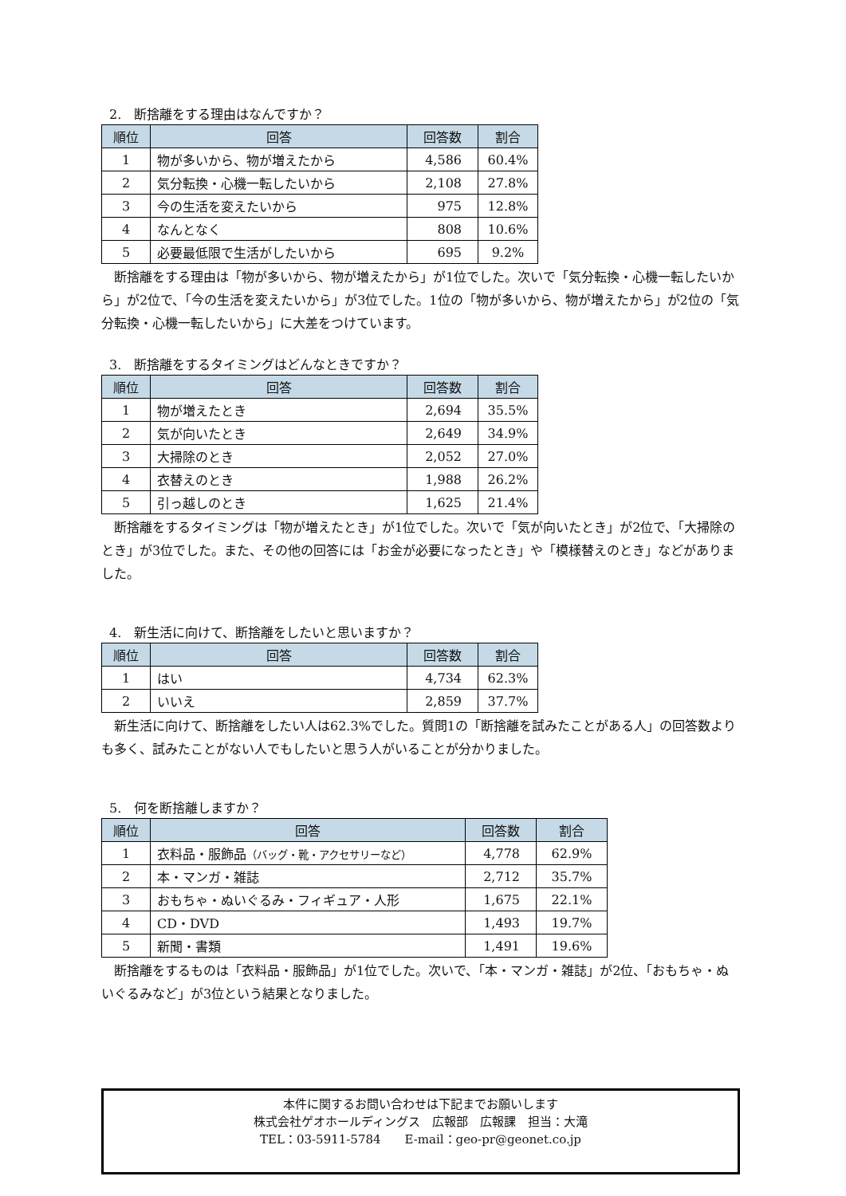2.　断捨離をする理由はなんですか？
| 順位 | 回答 | 回答数 | 割合 |
| --- | --- | --- | --- |
| 1 | 物が多いから、物が増えたから | 4,586 | 60.4% |
| 2 | 気分転換・心機一転したいから | 2,108 | 27.8% |
| 3 | 今の生活を変えたいから | 975 | 12.8% |
| 4 | なんとなく | 808 | 10.6% |
| 5 | 必要最低限で生活がしたいから | 695 | 9.2% |
断捨離をする理由は「物が多いから、物が増えたから」が1位でした。次いで「気分転換・心機一転したいから」が2位で、「今の生活を変えたいから」が3位でした。1位の「物が多いから、物が増えたから」が2位の「気分転換・心機一転したいから」に大差をつけています。
3.　断捨離をするタイミングはどんなときですか？
| 順位 | 回答 | 回答数 | 割合 |
| --- | --- | --- | --- |
| 1 | 物が増えたとき | 2,694 | 35.5% |
| 2 | 気が向いたとき | 2,649 | 34.9% |
| 3 | 大掃除のとき | 2,052 | 27.0% |
| 4 | 衣替えのとき | 1,988 | 26.2% |
| 5 | 引っ越しのとき | 1,625 | 21.4% |
断捨離をするタイミングは「物が増えたとき」が1位でした。次いで「気が向いたとき」が2位で、「大掃除のとき」が3位でした。また、その他の回答には「お金が必要になったとき」や「模様替えのとき」などがありました。
4.　新生活に向けて、断捨離をしたいと思いますか？
| 順位 | 回答 | 回答数 | 割合 |
| --- | --- | --- | --- |
| 1 | はい | 4,734 | 62.3% |
| 2 | いいえ | 2,859 | 37.7% |
新生活に向けて、断捨離をしたい人は62.3%でした。質問1の「断捨離を試みたことがある人」の回答数よりも多く、試みたことがない人でもしたいと思う人がいることが分かりました。
5.　何を断捨離しますか？
| 順位 | 回答 | 回答数 | 割合 |
| --- | --- | --- | --- |
| 1 | 衣料品・服飾品 （バッグ・靴・アクセサリーなど） | 4,778 | 62.9% |
| 2 | 本・マンガ・雑誌 | 2,712 | 35.7% |
| 3 | おもちゃ・ぬいぐるみ・フィギュア・人形 | 1,675 | 22.1% |
| 4 | CD・DVD | 1,493 | 19.7% |
| 5 | 新聞・書類 | 1,491 | 19.6% |
断捨離をするものは「衣料品・服飾品」が1位でした。次いで、「本・マンガ・雑誌」が2位、「おもちゃ・ぬいぐるみなど」が3位という結果となりました。
本件に関するお問い合わせは下記までお願いします
株式会社ゲオホールディングス　広報部　広報課　担当：大滝
TEL：03-5911-5784　　E-mail：geo-pr@geonet.co.jp